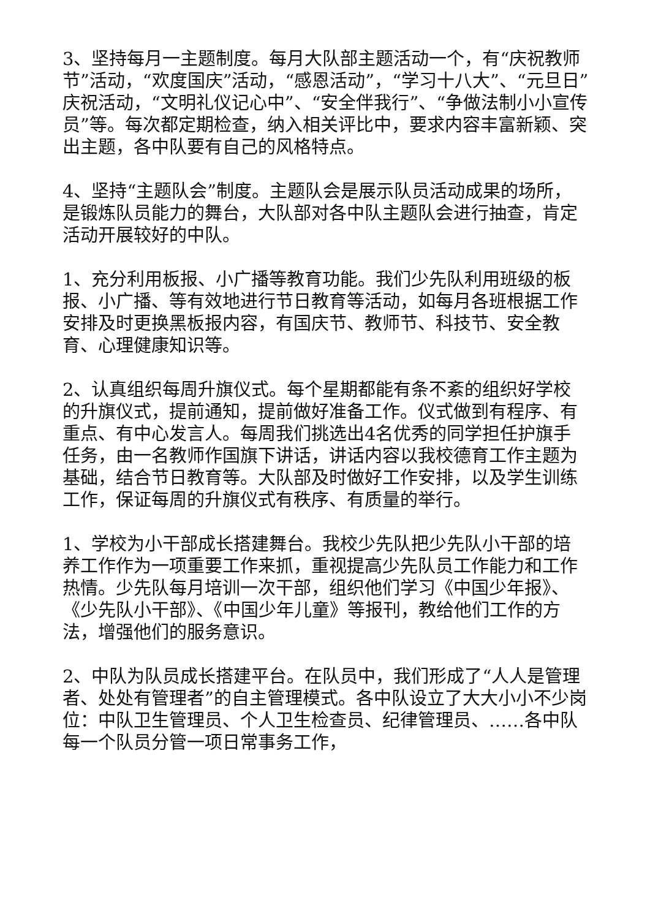3、坚持每月一主题制度。每月大队部主题活动一个，有“庆祝教师节”活动，“欢度国庆”活动，“感恩活动”，“学习十八大”、“元旦日”庆祝活动，“文明礼仪记心中”、“安全伴我行”、“争做法制小小宣传员”等。每次都定期检查，纳入相关评比中，要求内容丰富新颖、突出主题，各中队要有自己的风格特点。
4、坚持“主题队会”制度。主题队会是展示队员活动成果的场所，是锻炼队员能力的舞台，大队部对各中队主题队会进行抽查，肯定活动开展较好的中队。
1、充分利用板报、小广播等教育功能。我们少先队利用班级的板报、小广播、等有效地进行节日教育等活动，如每月各班根据工作安排及时更换黑板报内容，有国庆节、教师节、科技节、安全教育、心理健康知识等。
2、认真组织每周升旗仪式。每个星期都能有条不紊的组织好学校的升旗仪式，提前通知，提前做好准备工作。仪式做到有程序、有重点、有中心发言人。每周我们挑选出4名优秀的同学担任护旗手任务，由一名教师作国旗下讲话，讲话内容以我校德育工作主题为基础，结合节日教育等。大队部及时做好工作安排，以及学生训练工作，保证每周的升旗仪式有秩序、有质量的举行。
1、学校为小干部成长搭建舞台。我校少先队把少先队小干部的培养工作作为一项重要工作来抓，重视提高少先队员工作能力和工作热情。少先队每月培训一次干部，组织他们学习《中国少年报》、《少先队小干部》、《中国少年儿童》等报刊，教给他们工作的方法，增强他们的服务意识。
2、中队为队员成长搭建平台。在队员中，我们形成了“人人是管理者、处处有管理者”的自主管理模式。各中队设立了大大小小不少岗位：中队卫生管理员、个人卫生检查员、纪律管理员、……各中队每一个队员分管一项日常事务工作，